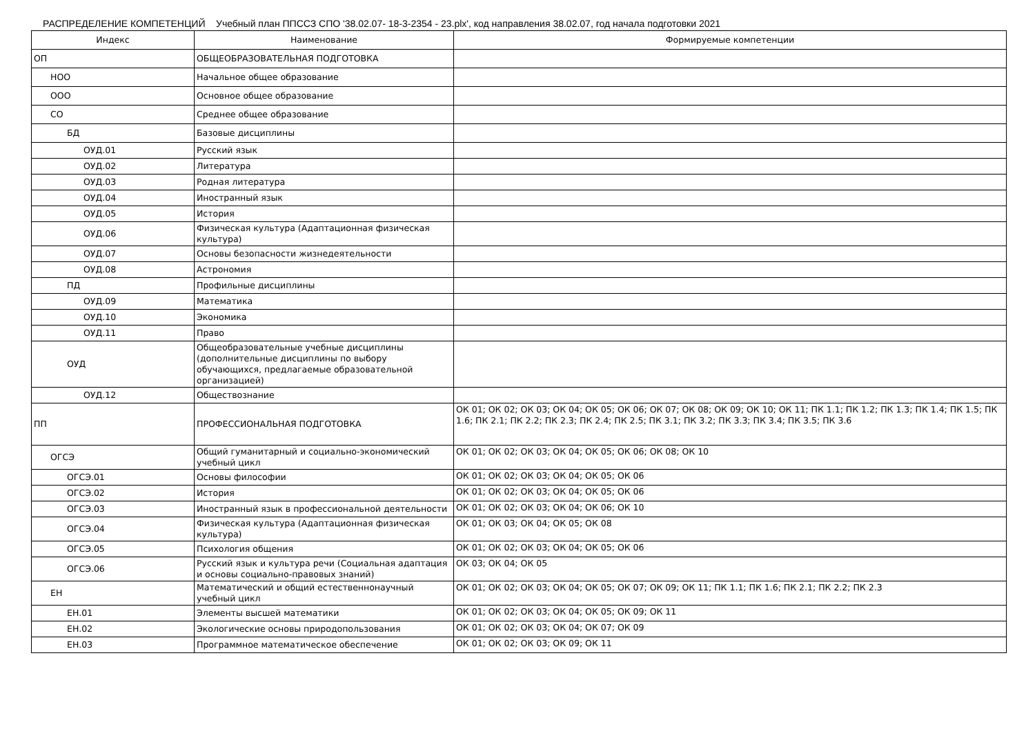РАСПРЕДЕЛЕНИЕ КОМПЕТЕНЦИЙ Учебный план ППССЗ СПО '38.02.07- 18-3-2354 - 23.plx', код направления 38.02.07, год начала подготовки 2021
| Индекс | Наименование | Формируемые компетенции |
| --- | --- | --- |
| ОП | ОБЩЕОБРАЗОВАТЕЛЬНАЯ ПОДГОТОВКА | |
| НОО | Начальное общее образование | |
| ООО | Основное общее образование | |
| СО | Среднее общее образование | |
| БД | Базовые дисциплины | |
| ОУД.01 | Русский язык | |
| ОУД.02 | Литература | |
| ОУД.03 | Родная литература | |
| ОУД.04 | Иностранный язык | |
| ОУД.05 | История | |
| ОУД.06 | Физическая культура (Адаптационная физическая культура) | |
| ОУД.07 | Основы безопасности жизнедеятельности | |
| ОУД.08 | Астрономия | |
| ПД | Профильные дисциплины | |
| ОУД.09 | Математика | |
| ОУД.10 | Экономика | |
| ОУД.11 | Право | |
| ОУД | Общеобразовательные учебные дисциплины (дополнительные дисциплины по выбору обучающихся, предлагаемые образовательной организацией) | |
| ОУД.12 | Обществознание | |
| ПП | ПРОФЕССИОНАЛЬНАЯ ПОДГОТОВКА | ОК 01; ОК 02; ОК 03; ОК 04; ОК 05; ОК 06; ОК 07; ОК 08; ОК 09; ОК 10; ОК 11; ПК 1.1; ПК 1.2; ПК 1.3; ПК 1.4; ПК 1.5; ПК 1.6; ПК 2.1; ПК 2.2; ПК 2.3; ПК 2.4; ПК 2.5; ПК 3.1; ПК 3.2; ПК 3.3; ПК 3.4; ПК 3.5; ПК 3.6 |
| ОГСЭ | Общий гуманитарный и социально-экономический учебный цикл | ОК 01; ОК 02; ОК 03; ОК 04; ОК 05; ОК 06; ОК 08; ОК 10 |
| ОГСЭ.01 | Основы философии | ОК 01; ОК 02; ОК 03; ОК 04; ОК 05; ОК 06 |
| ОГСЭ.02 | История | ОК 01; ОК 02; ОК 03; ОК 04; ОК 05; ОК 06 |
| ОГСЭ.03 | Иностранный язык в профессиональной деятельности | ОК 01; ОК 02; ОК 03; ОК 04; ОК 06; ОК 10 |
| ОГСЭ.04 | Физическая культура (Адаптационная физическая культура) | ОК 01; ОК 03; ОК 04; ОК 05; ОК 08 |
| ОГСЭ.05 | Психология общения | ОК 01; ОК 02; ОК 03; ОК 04; ОК 05; ОК 06 |
| ОГСЭ.06 | Русский язык и культура речи (Социальная адаптация и основы социально-правовых знаний) | ОК 03; ОК 04; ОК 05 |
| ЕН | Математический и общий естественнонаучный учебный цикл | ОК 01; ОК 02; ОК 03; ОК 04; ОК 05; ОК 07; ОК 09; ОК 11; ПК 1.1; ПК 1.6; ПК 2.1; ПК 2.2; ПК 2.3 |
| ЕН.01 | Элементы высшей математики | ОК 01; ОК 02; ОК 03; ОК 04; ОК 05; ОК 09; ОК 11 |
| ЕН.02 | Экологические основы природопользования | ОК 01; ОК 02; ОК 03; ОК 04; ОК 07; ОК 09 |
| ЕН.03 | Программное математическое обеспечение | ОК 01; ОК 02; ОК 03; ОК 09; ОК 11 |